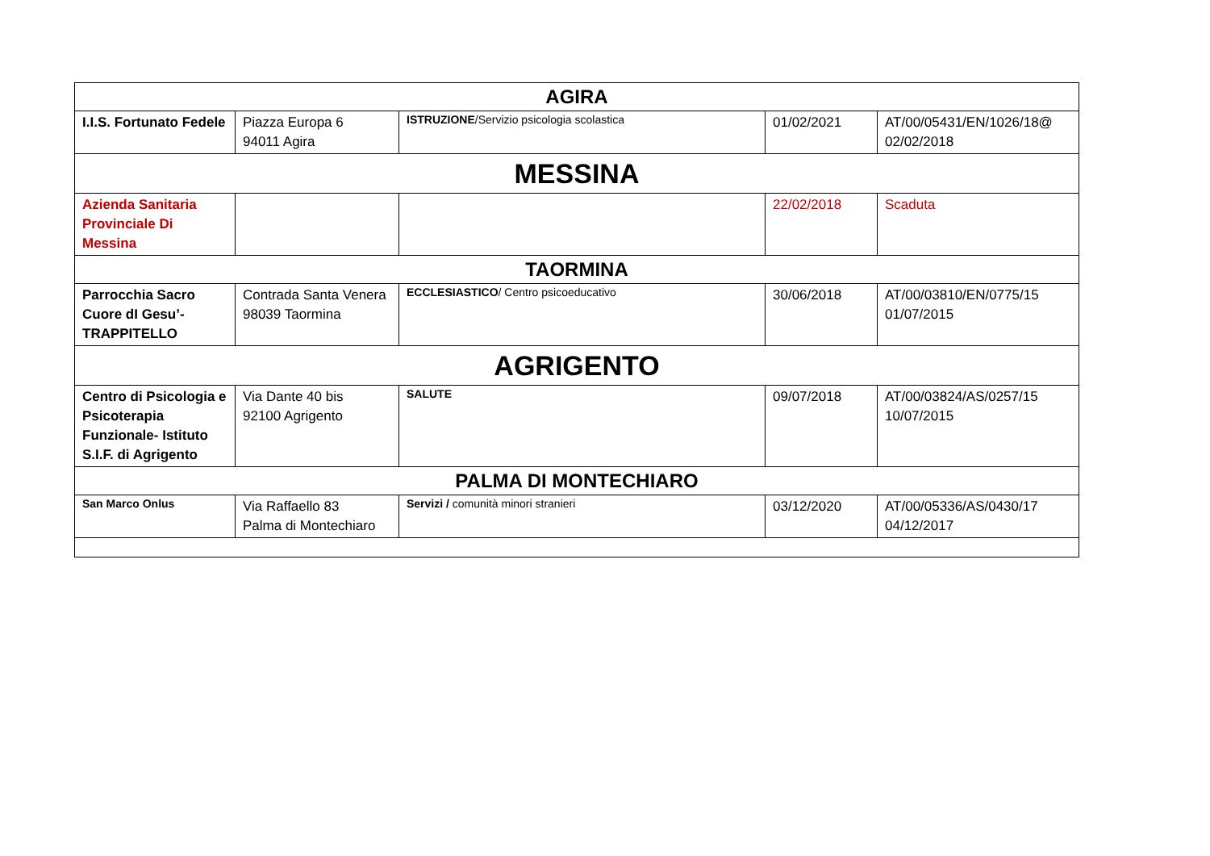| AGIRA | | | | |
| I.I.S. Fortunato Fedele | Piazza Europa 6 94011 Agira | ISTRUZIONE /Servizio psicologia scolastica | 01/02/2021 | AT/00/05431/EN/1026/18@ 02/02/2018 |
| MESSINA | | | | |
| Azienda Sanitaria Provinciale Di Messina | | | 22/02/2018 | Scaduta |
| TAORMINA | | | | |
| Parrocchia Sacro Cuore dI Gesu’- TRAPPITELLO | Contrada Santa Venera 98039 Taormina | ECCLESIASTICO / Centro psicoeducativo | 30/06/2018 | AT/00/03810/EN/0775/15 01/07/2015 |
| AGRIGENTO | | | | |
| Centro di Psicologia e Psicoterapia Funzionale- Istituto S.I.F. di Agrigento | Via Dante 40 bis 92100 Agrigento | SALUTE | 09/07/2018 | AT/00/03824/AS/0257/15 10/07/2015 |
| PALMA DI MONTECHIARO | | | | |
| San Marco Onlus | Via Raffaello 83 Palma di Montechiaro | Servizi / comunità minori stranieri | 03/12/2020 | AT/00/05336/AS/0430/17 04/12/2017 |